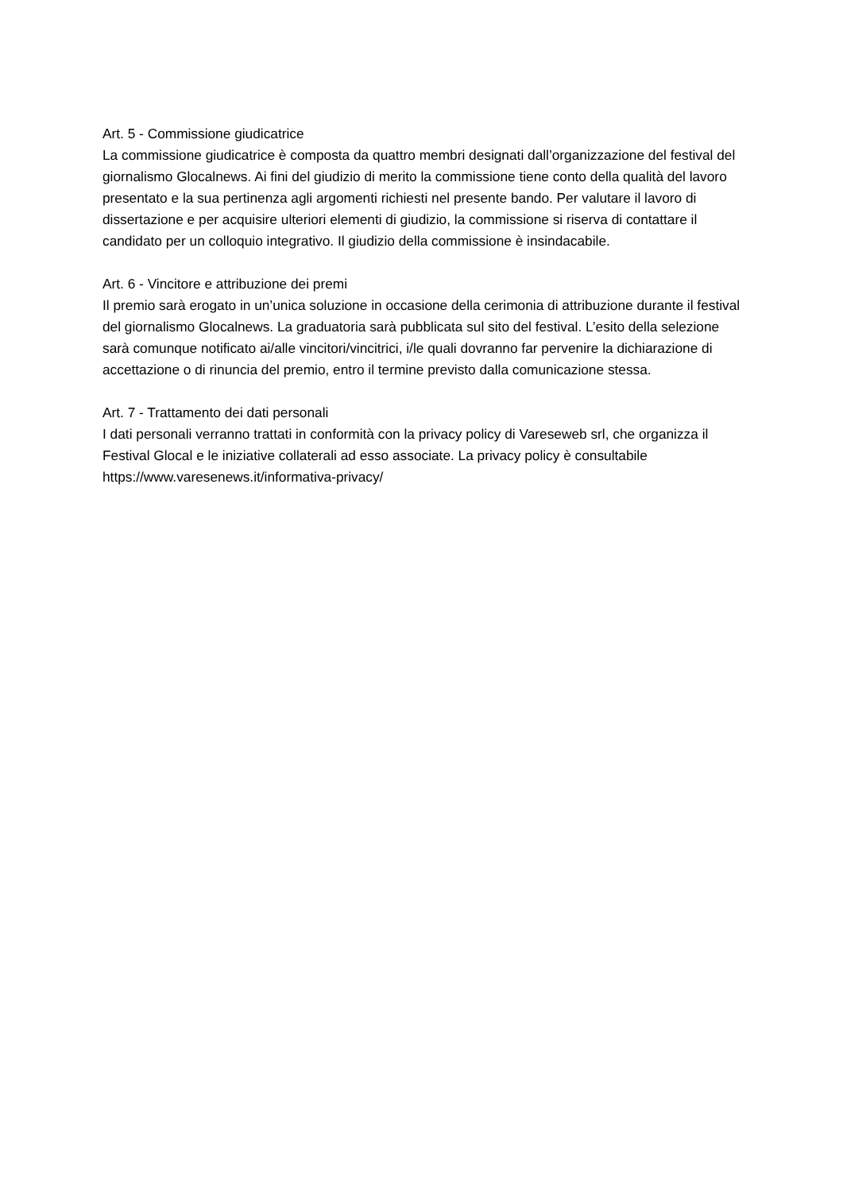Art. 5 - Commissione giudicatrice
La commissione giudicatrice è composta da quattro membri designati dall’organizzazione del festival del giornalismo Glocalnews. Ai fini del giudizio di merito la commissione tiene conto della qualità del lavoro presentato e la sua pertinenza agli argomenti richiesti nel presente bando. Per valutare il lavoro di dissertazione e per acquisire ulteriori elementi di giudizio, la commissione si riserva di contattare il candidato per un colloquio integrativo. Il giudizio della commissione è insindacabile.
Art. 6 - Vincitore e attribuzione dei premi
Il premio sarà erogato in un’unica soluzione in occasione della cerimonia di attribuzione durante il festival del giornalismo Glocalnews. La graduatoria sarà pubblicata sul sito del festival. L’esito della selezione sarà comunque notificato ai/alle vincitori/vincitrici, i/le quali dovranno far pervenire la dichiarazione di accettazione o di rinuncia del premio, entro il termine previsto dalla comunicazione stessa.
Art. 7 - Trattamento dei dati personali
I dati personali verranno trattati in conformità con la privacy policy di Vareseweb srl, che organizza il Festival Glocal e le iniziative collaterali ad esso associate. La privacy policy è consultabile https://www.varesenews.it/informativa-privacy/